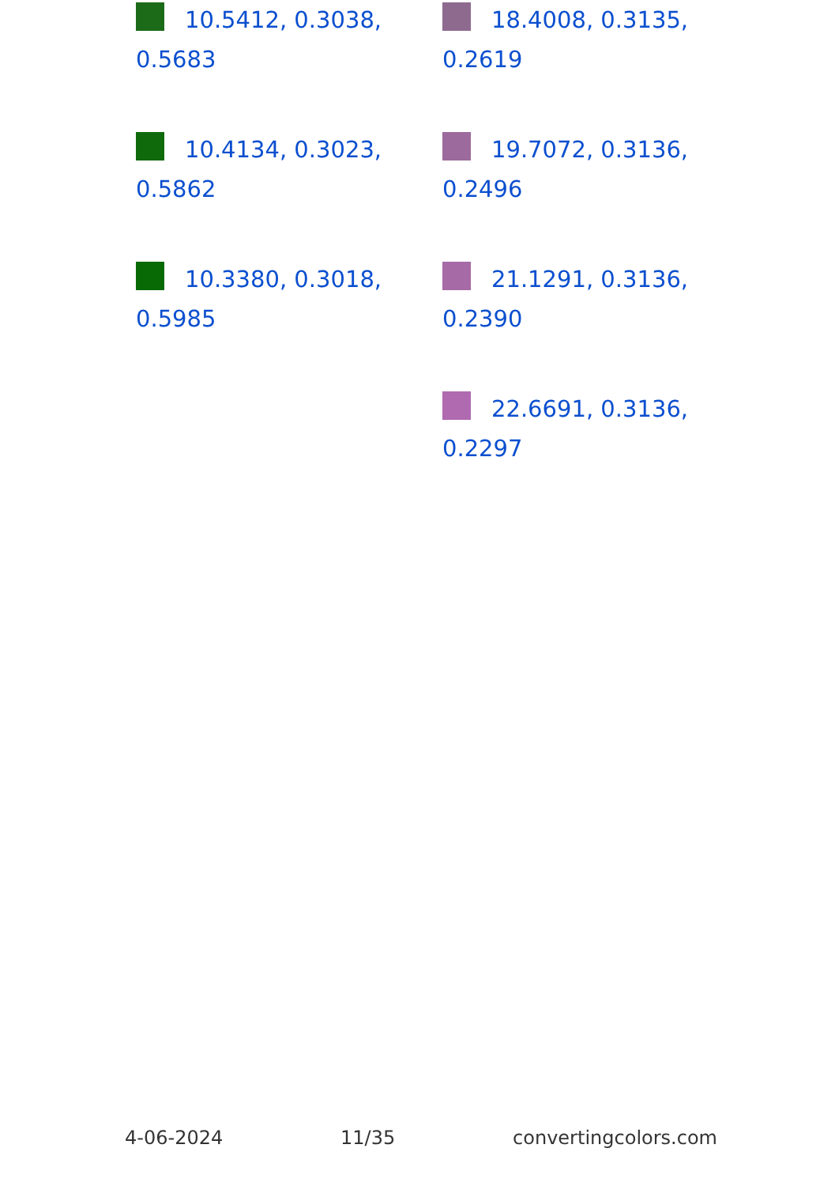10.5412, 0.3038, 0.5683
10.4134, 0.3023, 0.5862
10.3380, 0.3018, 0.5985
18.4008, 0.3135, 0.2619
19.7072, 0.3136, 0.2496
21.1291, 0.3136, 0.2390
22.6691, 0.3136, 0.2297
4-06-2024 11/35 convertingcolors.com